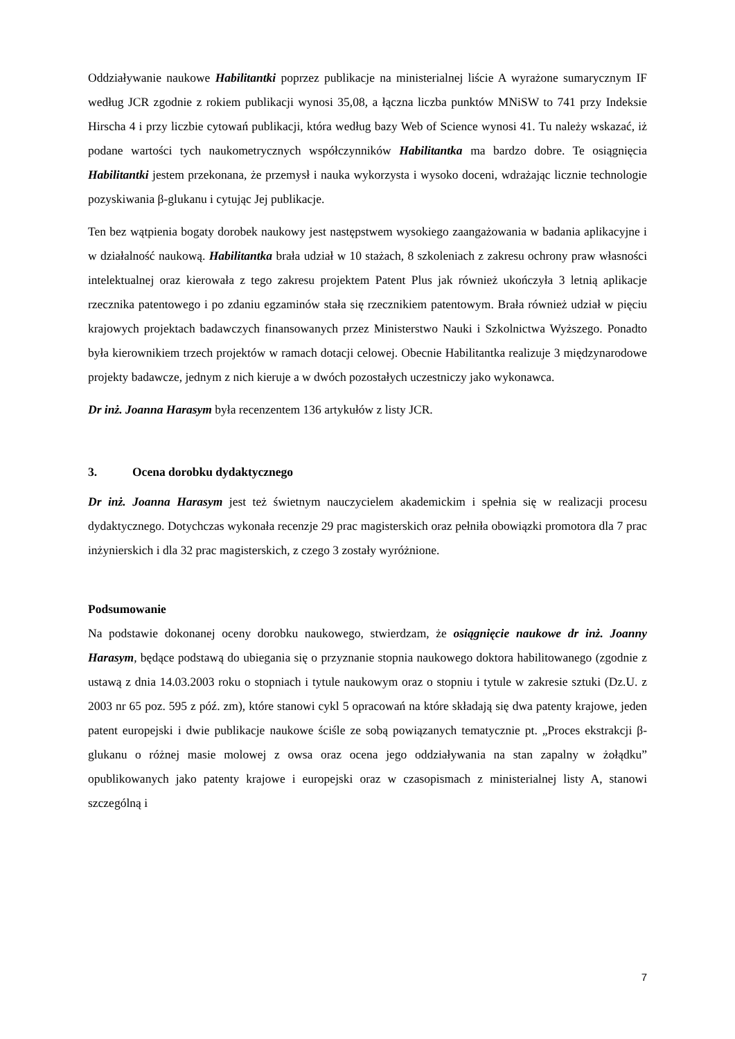Oddziaływanie naukowe Habilitantki poprzez publikacje na ministerialnej liście A wyrażone sumarycznym IF według JCR zgodnie z rokiem publikacji wynosi 35,08, a łączna liczba punktów MNiSW to 741 przy Indeksie Hirscha 4 i przy liczbie cytowań publikacji, która według bazy Web of Science wynosi 41. Tu należy wskazać, iż podane wartości tych naukometrycznych współczynników Habilitantka ma bardzo dobre. Te osiągnięcia Habilitantki jestem przekonana, że przemysł i nauka wykorzysta i wysoko doceni, wdrażając licznie technologie pozyskiwania β-glukanu i cytując Jej publikacje.
Ten bez wątpienia bogaty dorobek naukowy jest następstwem wysokiego zaangażowania w badania aplikacyjne i w działalność naukową. Habilitantka brała udział w 10 stażach, 8 szkoleniach z zakresu ochrony praw własności intelektualnej oraz kierowała z tego zakresu projektem Patent Plus jak również ukończyła 3 letnią aplikacje rzecznika patentowego i po zdaniu egzaminów stała się rzecznikiem patentowym. Brała również udział w pięciu krajowych projektach badawczych finansowanych przez Ministerstwo Nauki i Szkolnictwa Wyższego. Ponadto była kierownikiem trzech projektów w ramach dotacji celowej. Obecnie Habilitantka realizuje 3 międzynarodowe projekty badawcze, jednym z nich kieruje a w dwóch pozostałych uczestniczy jako wykonawca.
Dr inż. Joanna Harasym była recenzentem 136 artykułów z listy JCR.
3. Ocena dorobku dydaktycznego
Dr inż. Joanna Harasym jest też świetnym nauczycielem akademickim i spełnia się w realizacji procesu dydaktycznego. Dotychczas wykonała recenzje 29 prac magisterskich oraz pełniła obowiązki promotora dla 7 prac inżynierskich i dla 32 prac magisterskich, z czego 3 zostały wyróżnione.
Podsumowanie
Na podstawie dokonanej oceny dorobku naukowego, stwierdzam, że osiągnięcie naukowe dr inż. Joanny Harasym, będące podstawą do ubiegania się o przyznanie stopnia naukowego doktora habilitowanego (zgodnie z ustawą z dnia 14.03.2003 roku o stopniach i tytule naukowym oraz o stopniu i tytule w zakresie sztuki (Dz.U. z 2003 nr 65 poz. 595 z póź. zm), które stanowi cykl 5 opracowań na które składają się dwa patenty krajowe, jeden patent europejski i dwie publikacje naukowe ściśle ze sobą powiązanych tematycznie pt. „Proces ekstrakcji β-glukanu o różnej masie molowej z owsa oraz ocena jego oddziaływania na stan zapalny w żołądku” opublikowanych jako patenty krajowe i europejski oraz w czasopismach z ministerialnej listy A, stanowi szczególną i
7